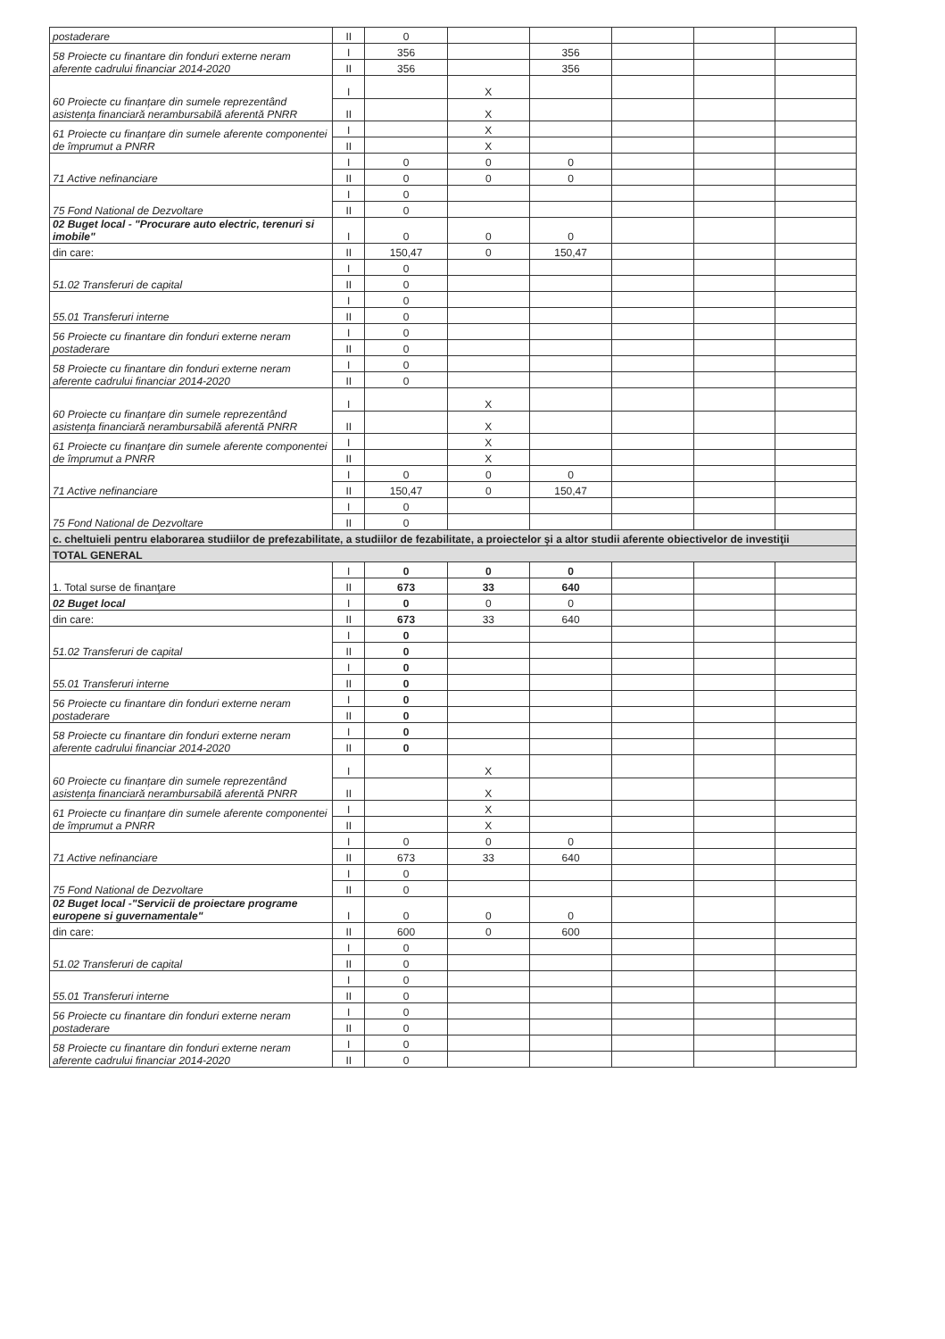| postaderare | II | 0 | | | | | |
| 58 Proiecte cu finantare din fonduri externe neram aferente cadrului financiar 2014-2020 | I | 356 | | 356 | | | |
| | II | 356 | | 356 | | | |
| 60 Proiecte cu finanțare din sumele reprezentând asistența financiară nerambursabilă aferentă PNRR | I | | X | | | | |
| | II | | X | | | | |
| 61 Proiecte cu finanțare din sumele aferente componentei de împrumut a PNRR | I | | X | | | | |
| | II | | X | | | | |
| 71 Active nefinanciare | I | 0 | 0 | 0 | | | |
| | II | 0 | 0 | 0 | | | |
| 75 Fond National de Dezvoltare | I | 0 | | | | | |
| | II | 0 | | | | | |
| 02 Buget local - "Procurare auto electric, terenuri si imobile" | I | 0 | 0 | 0 | | | |
| din care: | II | 150,47 | 0 | 150,47 | | | |
| 51.02 Transferuri de capital | I | 0 | | | | | |
| | II | 0 | | | | | |
| 55.01 Transferuri interne | I | 0 | | | | | |
| | II | 0 | | | | | |
| 56 Proiecte cu finantare din fonduri externe neram postaderare | I | 0 | | | | | |
| | II | 0 | | | | | |
| 58 Proiecte cu finantare din fonduri externe neram aferente cadrului financiar 2014-2020 | I | 0 | | | | | |
| | II | 0 | | | | | |
| 60 Proiecte cu finanțare din sumele reprezentând asistența financiară nerambursabilă aferentă PNRR | I | | X | | | | |
| | II | | X | | | | |
| 61 Proiecte cu finanțare din sumele aferente componentei de împrumut a PNRR | I | | X | | | | |
| | II | | X | | | | |
| 71 Active nefinanciare | I | 0 | 0 | 0 | | | |
| | II | 150,47 | 0 | 150,47 | | | |
| 75 Fond National de Dezvoltare | I | 0 | | | | | |
| | II | 0 | | | | | |
| c. cheltuieli pentru elaborarea studiilor de prefezabilitate, a studiilor de fezabilitate, a proiectelor şi a altor studii aferente obiectivelor de investiţii | | | | | | | |
| TOTAL GENERAL | | | | | | | |
| 1. Total surse de finanţare | I | 0 | 0 | 0 | | | |
| | II | 673 | 33 | 640 | | | |
| 02 Buget local | I | 0 | 0 | 0 | | | |
| din care: | II | 673 | 33 | 640 | | | |
| 51.02 Transferuri de capital | I | 0 | | | | | |
| | II | 0 | | | | | |
| 55.01 Transferuri interne | I | 0 | | | | | |
| | II | 0 | | | | | |
| 56 Proiecte cu finantare din fonduri externe neram postaderare | I | 0 | | | | | |
| | II | 0 | | | | | |
| 58 Proiecte cu finantare din fonduri externe neram aferente cadrului financiar 2014-2020 | I | 0 | | | | | |
| | II | 0 | | | | | |
| 60 Proiecte cu finanțare din sumele reprezentând asistența financiară nerambursabilă aferentă PNRR | I | | X | | | | |
| | II | | X | | | | |
| 61 Proiecte cu finanțare din sumele aferente componentei de împrumut a PNRR | I | | X | | | | |
| | II | | X | | | | |
| 71 Active nefinanciare | I | 0 | 0 | 0 | | | |
| | II | 673 | 33 | 640 | | | |
| 75 Fond National de Dezvoltare | I | 0 | | | | | |
| | II | 0 | | | | | |
| 02 Buget local -"Servicii de proiectare programe europene si guvernamentale" | I | 0 | 0 | 0 | | | |
| din care: | II | 600 | 0 | 600 | | | |
| 51.02 Transferuri de capital | I | 0 | | | | | |
| | II | 0 | | | | | |
| 55.01 Transferuri interne | I | 0 | | | | | |
| | II | 0 | | | | | |
| 56 Proiecte cu finantare din fonduri externe neram postaderare | I | 0 | | | | | |
| | II | 0 | | | | | |
| 58 Proiecte cu finantare din fonduri externe neram aferente cadrului financiar 2014-2020 | I | 0 | | | | | |
| | II | 0 | | | | | |